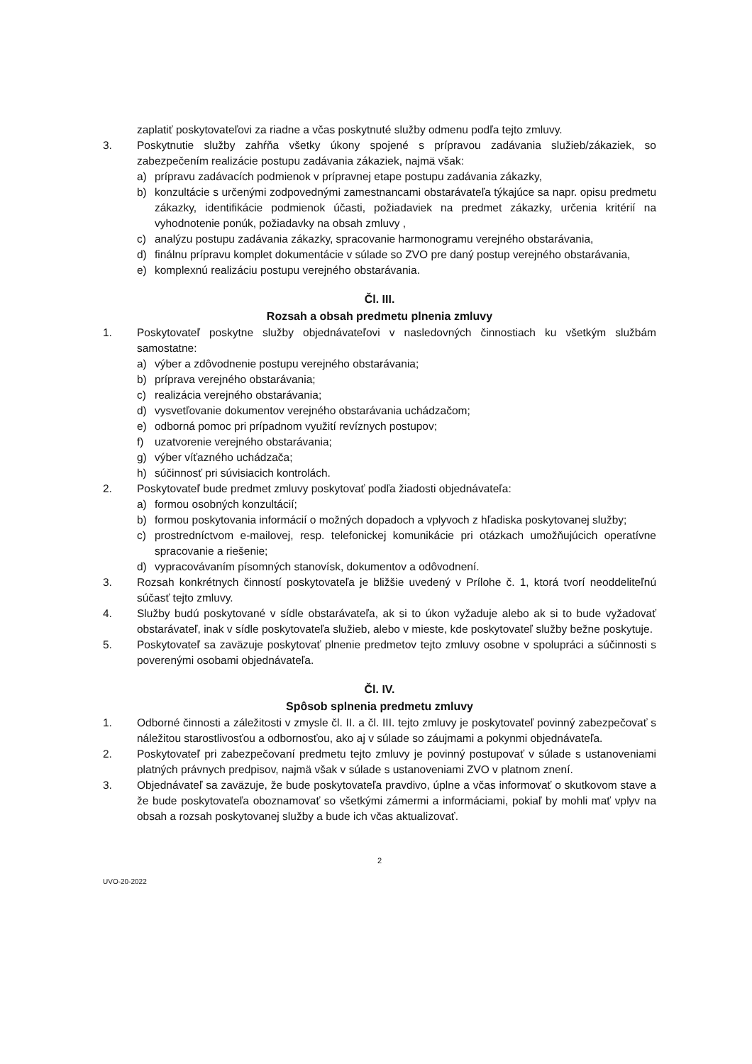zaplatiť poskytovateľovi za riadne a včas poskytnuté služby odmenu podľa tejto zmluvy.
3. Poskytnutie služby zahŕňa všetky úkony spojené s prípravou zadávania služieb/zákaziek, so zabezpečením realizácie postupu zadávania zákaziek, najmä však:
a) prípravu zadávacích podmienok v prípravnej etape postupu zadávania zákazky,
b) konzultácie s určenými zodpovednými zamestnancami obstarávateľa týkajúce sa napr. opisu predmetu zákazky, identifikácie podmienok účasti, požiadaviek na predmet zákazky, určenia kritérií na vyhodnotenie ponúk, požiadavky na obsah zmluvy ,
c) analýzu postupu zadávania zákazky, spracovanie harmonogramu verejného obstarávania,
d) finálnu prípravu komplet dokumentácie v súlade so ZVO pre daný postup verejného obstarávania,
e) komplexnú realizáciu postupu verejného obstarávania.
Čl. III.
Rozsah a obsah predmetu plnenia zmluvy
1. Poskytovateľ poskytne služby objednávateľovi v nasledovných činnostiach ku všetkým službám samostatne:
a) výber a zdôvodnenie postupu verejného obstarávania;
b) príprava verejného obstarávania;
c) realizácia verejného obstarávania;
d) vysvetľovanie dokumentov verejného obstarávania uchádzačom;
e) odborná pomoc pri prípadnom využití revíznych postupov;
f) uzatvorenie verejného obstarávania;
g) výber víťazného uchádzača;
h) súčinnosť pri súvisiacich kontrolách.
2. Poskytovateľ bude predmet zmluvy poskytovať podľa žiadosti objednávateľa:
a) formou osobných konzultácií;
b) formou poskytovania informácií o možných dopadoch a vplyvoch z hľadiska poskytovanej služby;
c) prostredníctvom e-mailovej, resp. telefonickej komunikácie pri otázkach umožňujúcich operatívne spracovanie a riešenie;
d) vypracovávaním písomných stanovísk, dokumentov a odôvodnení.
3. Rozsah konkrétnych činností poskytovateľa je bližšie uvedený v Prílohe č. 1, ktorá tvorí neoddeliteľnú súčasť tejto zmluvy.
4. Služby budú poskytované v sídle obstarávateľa, ak si to úkon vyžaduje alebo ak si to bude vyžadovať obstarávateľ, inak v sídle poskytovateľa služieb, alebo v mieste, kde poskytovateľ služby bežne poskytuje.
5. Poskytovateľ sa zaväzuje poskytovať plnenie predmetov tejto zmluvy osobne v spolupráci a súčinnosti s poverenými osobami objednávateľa.
Čl. IV.
Spôsob splnenia predmetu zmluvy
1. Odborné činnosti a záležitosti v zmysle čl. II. a čl. III. tejto zmluvy je poskytovateľ povinný zabezpečovať s náležitou starostlivosťou a odbornosťou, ako aj v súlade so záujmami a pokynmi objednávateľa.
2. Poskytovateľ pri zabezpečovaní predmetu tejto zmluvy je povinný postupovať v súlade s ustanoveniami platných právnych predpisov, najmä však v súlade s ustanoveniami ZVO v platnom znení.
3. Objednávateľ sa zaväzuje, že bude poskytovateľa pravdivo, úplne a včas informovať o skutkovom stave a že bude poskytovateľa oboznamovať so všetkými zámermi a informáciami, pokiaľ by mohli mať vplyv na obsah a rozsah poskytovanej služby a bude ich včas aktualizovať.
2
UVO-20-2022